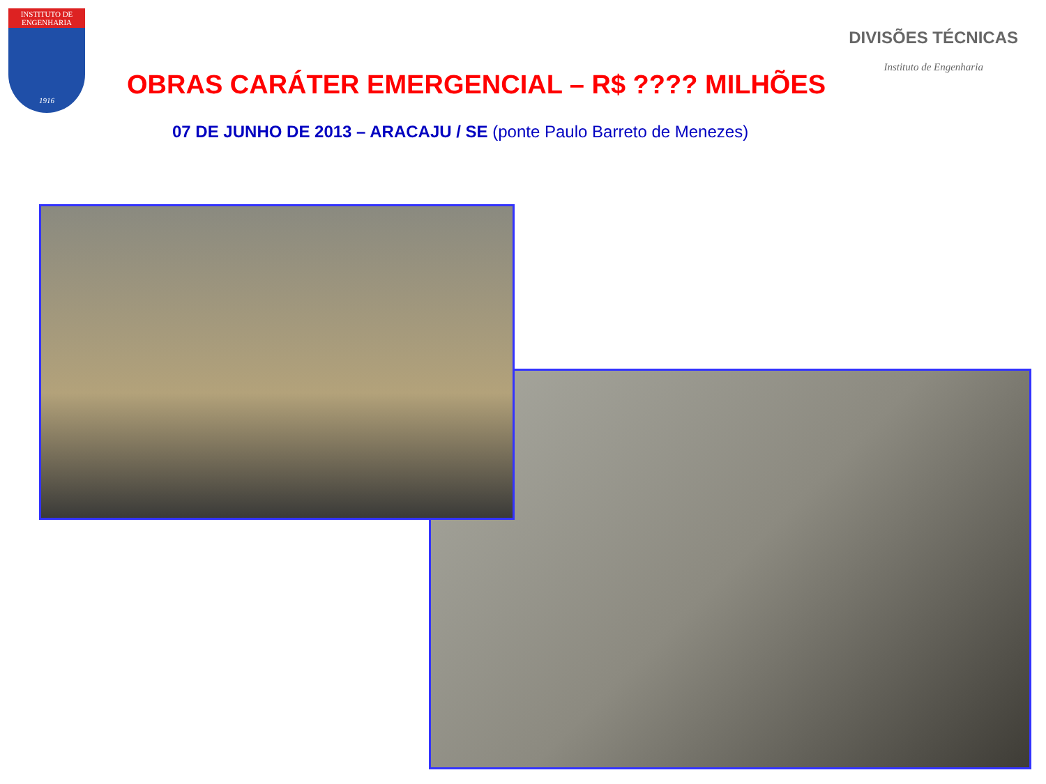INSTITUTO DE ENGENHARIA
1916
DIVISÕES TÉCNICAS
Instituto de Engenharia
OBRAS CARÁTER EMERGENCIAL – R$ ???? MILHÕES
07 DE JUNHO DE 2013 – ARACAJU / SE (ponte Paulo Barreto de Menezes)